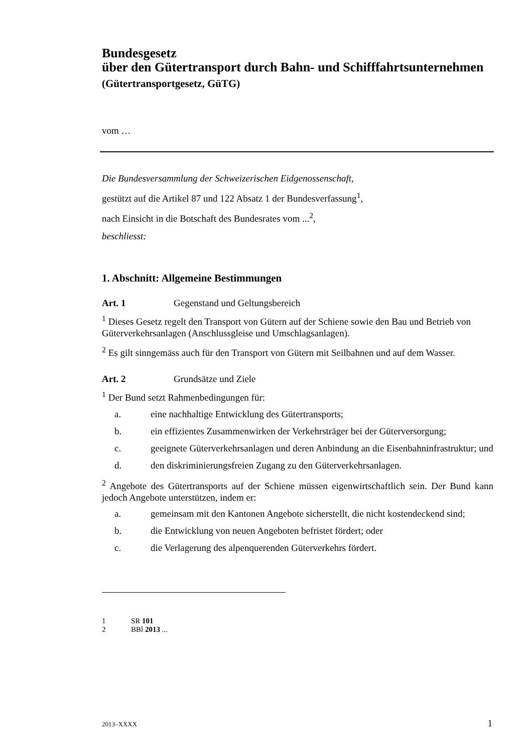Bundesgesetz
über den Gütertransport durch Bahn- und Schifffahrtsunternehmen
(Gütertransportgesetz, GüTG)
vom …
Die Bundesversammlung der Schweizerischen Eidgenossenschaft,
gestützt auf die Artikel 87 und 122 Absatz 1 der Bundesverfassung<sup>1</sup>,
nach Einsicht in die Botschaft des Bundesrates vom ...<sup>2</sup>,
beschliesst:
1. Abschnitt: Allgemeine Bestimmungen
Art. 1 Gegenstand und Geltungsbereich
<sup>1</sup> Dieses Gesetz regelt den Transport von Gütern auf der Schiene sowie den Bau und Betrieb von Güterverkehrsanlagen (Anschlussgleise und Umschlagsanlagen).
<sup>2</sup> Es gilt sinngemäss auch für den Transport von Gütern mit Seilbahnen und auf dem Wasser.
Art. 2 Grundsätze und Ziele
<sup>1</sup> Der Bund setzt Rahmenbedingungen für:
a. eine nachhaltige Entwicklung des Gütertransports;
b. ein effizientes Zusammenwirken der Verkehrsträger bei der Güterversorgung;
c. geeignete Güterverkehrsanlagen und deren Anbindung an die Eisenbahninfrastruktur; und
d. den diskriminierungsfreien Zugang zu den Güterverkehrsanlagen.
<sup>2</sup> Angebote des Gütertransports auf der Schiene müssen eigenwirtschaftlich sein. Der Bund kann jedoch Angebote unterstützen, indem er:
a. gemeinsam mit den Kantonen Angebote sicherstellt, die nicht kostendeckend sind;
b. die Entwicklung von neuen Angeboten befristet fördert; oder
c. die Verlagerung des alpenquerenden Güterverkehrs fördert.
1 SR 101
2 BBl 2013 ...
2013–XXXX 1